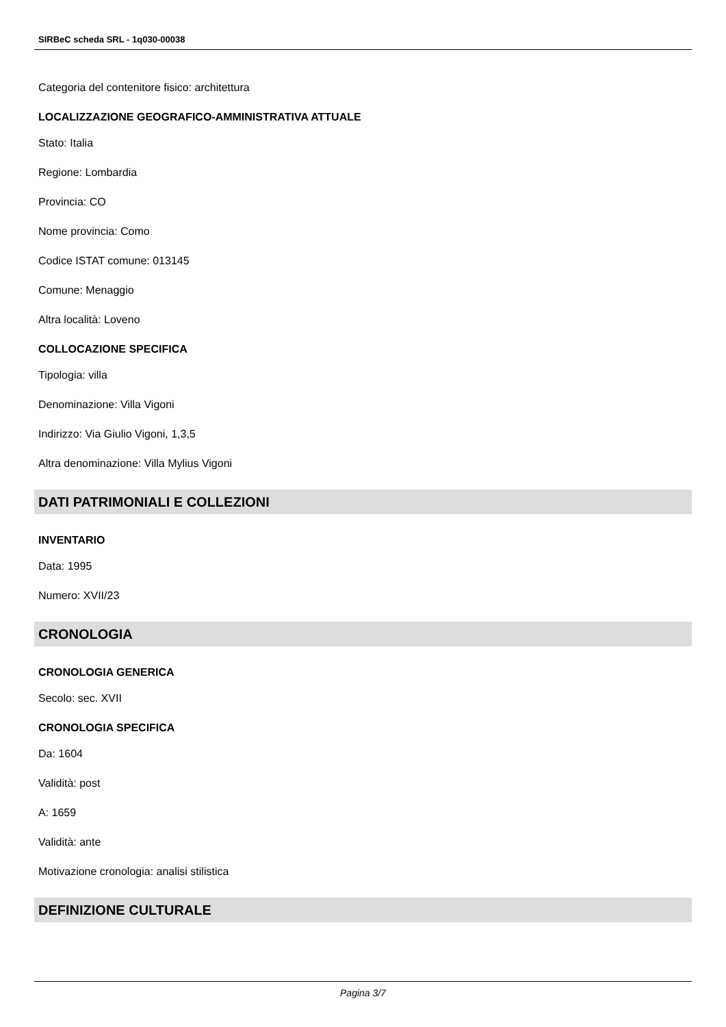SIRBeC scheda SRL - 1q030-00038
Categoria del contenitore fisico: architettura
LOCALIZZAZIONE GEOGRAFICO-AMMINISTRATIVA ATTUALE
Stato: Italia
Regione: Lombardia
Provincia: CO
Nome provincia: Como
Codice ISTAT comune: 013145
Comune: Menaggio
Altra località: Loveno
COLLOCAZIONE SPECIFICA
Tipologia: villa
Denominazione: Villa Vigoni
Indirizzo: Via Giulio Vigoni, 1,3,5
Altra denominazione: Villa Mylius Vigoni
DATI PATRIMONIALI E COLLEZIONI
INVENTARIO
Data: 1995
Numero: XVII/23
CRONOLOGIA
CRONOLOGIA GENERICA
Secolo: sec. XVII
CRONOLOGIA SPECIFICA
Da: 1604
Validità: post
A: 1659
Validità: ante
Motivazione cronologia: analisi stilistica
DEFINIZIONE CULTURALE
Pagina 3/7